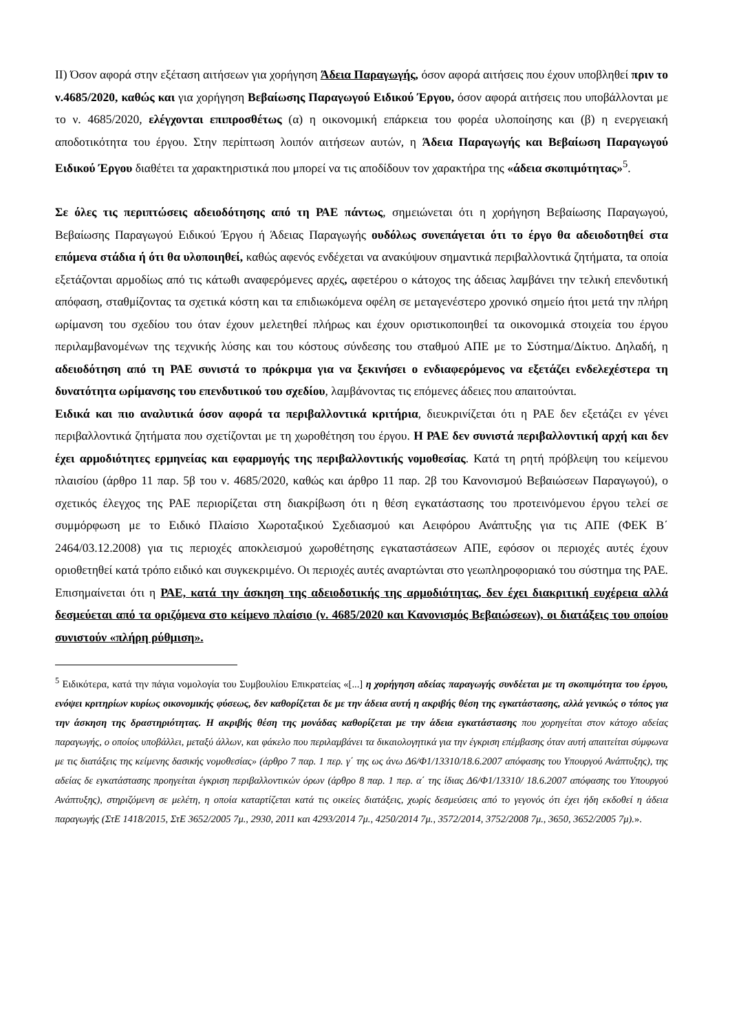ΙΙ) Όσον αφορά στην εξέταση αιτήσεων για χορήγηση Άδεια Παραγωγής, όσον αφορά αιτήσεις που έχουν υποβληθεί πριν το ν.4685/2020, καθώς και για χορήγηση Βεβαίωσης Παραγωγού Ειδικού Έργου, όσον αφορά αιτήσεις που υποβάλλονται με το ν. 4685/2020, ελέγχονται επιπροσθέτως (α) η οικονομική επάρκεια του φορέα υλοποίησης και (β) η ενεργειακή αποδοτικότητα του έργου. Στην περίπτωση λοιπόν αιτήσεων αυτών, η Άδεια Παραγωγής και Βεβαίωση Παραγωγού Ειδικού Έργου διαθέτει τα χαρακτηριστικά που μπορεί να τις αποδίδουν τον χαρακτήρα της «άδεια σκοπιμότητας»<sup>5</sup>.
Σε όλες τις περιπτώσεις αδειοδότησης από τη ΡΑΕ πάντως, σημειώνεται ότι η χορήγηση Βεβαίωσης Παραγωγού, Βεβαίωσης Παραγωγού Ειδικού Έργου ή Άδειας Παραγωγής ουδόλως συνεπάγεται ότι το έργο θα αδειοδοτηθεί στα επόμενα στάδια ή ότι θα υλοποιηθεί, καθώς αφενός ενδέχεται να ανακύψουν σημαντικά περιβαλλοντικά ζητήματα, τα οποία εξετάζονται αρμοδίως από τις κάτωθι αναφερόμενες αρχές, αφετέρου ο κάτοχος της άδειας λαμβάνει την τελική επενδυτική απόφαση, σταθμίζοντας τα σχετικά κόστη και τα επιδιωκόμενα οφέλη σε μεταγενέστερο χρονικό σημείο ήτοι μετά την πλήρη ωρίμανση του σχεδίου του όταν έχουν μελετηθεί πλήρως και έχουν οριστικοποιηθεί τα οικονομικά στοιχεία του έργου περιλαμβανομένων της τεχνικής λύσης και του κόστους σύνδεσης του σταθμού ΑΠΕ με το Σύστημα/Δίκτυο. Δηλαδή, η αδειοδότηση από τη ΡΑΕ συνιστά το πρόκριμα για να ξεκινήσει ο ενδιαφερόμενος να εξετάζει ενδελεχέστερα τη δυνατότητα ωρίμανσης του επενδυτικού του σχεδίου, λαμβάνοντας τις επόμενες άδειες που απαιτούνται.
Ειδικά και πιο αναλυτικά όσον αφορά τα περιβαλλοντικά κριτήρια, διευκρινίζεται ότι η ΡΑΕ δεν εξετάζει εν γένει περιβαλλοντικά ζητήματα που σχετίζονται με τη χωροθέτηση του έργου. Η ΡΑΕ δεν συνιστά περιβαλλοντική αρχή και δεν έχει αρμοδιότητες ερμηνείας και εφαρμογής της περιβαλλοντικής νομοθεσίας. Κατά τη ρητή πρόβλεψη του κείμενου πλαισίου (άρθρο 11 παρ. 5β του ν. 4685/2020, καθώς και άρθρο 11 παρ. 2β του Κανονισμού Βεβαιώσεων Παραγωγού), ο σχετικός έλεγχος της ΡΑΕ περιορίζεται στη διακρίβωση ότι η θέση εγκατάστασης του προτεινόμενου έργου τελεί σε συμμόρφωση με το Ειδικό Πλαίσιο Χωροταξικού Σχεδιασμού και Αειφόρου Ανάπτυξης για τις ΑΠΕ (ΦΕΚ Β΄ 2464/03.12.2008) για τις περιοχές αποκλεισμού χωροθέτησης εγκαταστάσεων ΑΠΕ, εφόσον οι περιοχές αυτές έχουν οριοθετηθεί κατά τρόπο ειδικό και συγκεκριμένο. Οι περιοχές αυτές αναρτώνται στο γεωπληροφοριακό του σύστημα της ΡΑΕ. Επισημαίνεται ότι η ΡΑΕ, κατά την άσκηση της αδειοδοτικής της αρμοδιότητας, δεν έχει διακριτική ευχέρεια αλλά δεσμεύεται από τα οριζόμενα στο κείμενο πλαίσιο (ν. 4685/2020 και Κανονισμός Βεβαιώσεων), οι διατάξεις του οποίου συνιστούν «πλήρη ρύθμιση».
<sup>5</sup> Ειδικότερα, κατά την πάγια νομολογία του Συμβουλίου Επικρατείας «[...] η χορήγηση αδείας παραγωγής συνδέεται με τη σκοπιμότητα του έργου, ενόψει κριτηρίων κυρίως οικονομικής φύσεως, δεν καθορίζεται δε με την άδεια αυτή η ακριβής θέση της εγκατάστασης, αλλά γενικώς ο τόπος για την άσκηση της δραστηριότητας. Η ακριβής θέση της μονάδας καθορίζεται με την άδεια εγκατάστασης που χορηγείται στον κάτοχο αδείας παραγωγής, ο οποίος υποβάλλει, μεταξύ άλλων, και φάκελο που περιλαμβάνει τα δικαιολογητικά για την έγκριση επέμβασης όταν αυτή απαιτείται σύμφωνα με τις διατάξεις της κείμενης δασικής νομοθεσίας» (άρθρο 7 παρ. 1 περ. γ΄ της ως άνω Δ6/Φ1/13310/18.6.2007 απόφασης του Υπουργού Ανάπτυξης), της αδείας δε εγκατάστασης προηγείται έγκριση περιβαλλοντικών όρων (άρθρο 8 παρ. 1 περ. α΄ της ίδιας Δ6/Φ1/13310/ 18.6.2007 απόφασης του Υπουργού Ανάπτυξης), στηριζόμενη σε μελέτη, η οποία καταρτίζεται κατά τις οικείες διατάξεις, χωρίς δεσμεύσεις από το γεγονός ότι έχει ήδη εκδοθεί η άδεια παραγωγής (ΣτΕ 1418/2015, ΣτΕ 3652/2005 7μ., 2930, 2011 και 4293/2014 7μ., 4250/2014 7μ., 3572/2014, 3752/2008 7μ., 3650, 3652/2005 7μ).».